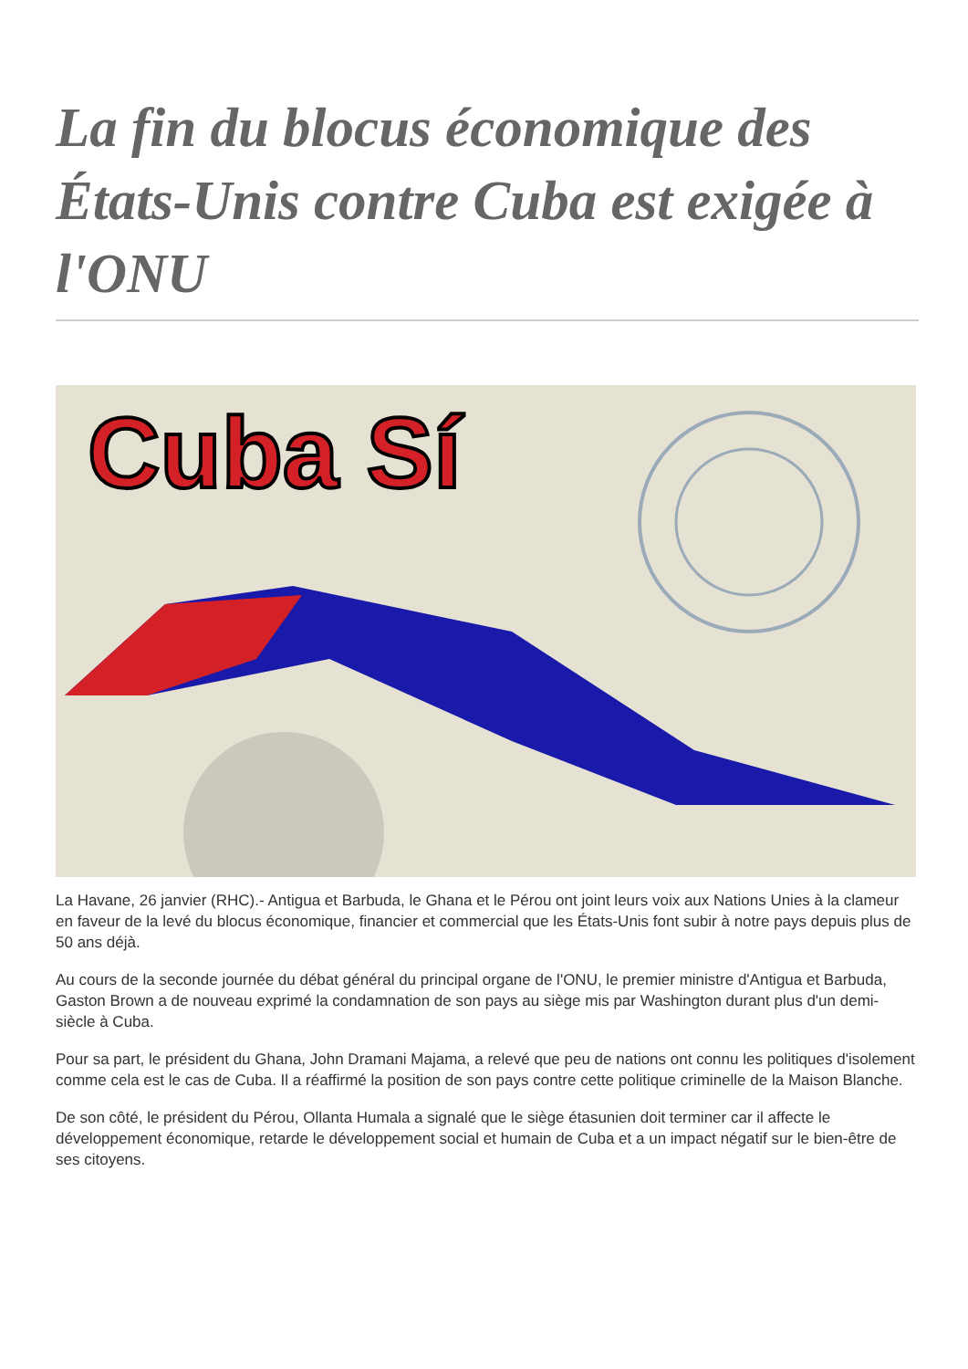La fin du blocus économique des États-Unis contre Cuba est exigée à l'ONU
Cuba Sí
La Havane, 26 janvier (RHC).- Antigua et Barbuda, le Ghana et le Pérou ont joint leurs voix aux Nations Unies à la clameur en faveur de la levé du blocus économique, financier et commercial que les États-Unis font subir à notre pays depuis plus de 50 ans déjà.
Au cours de la seconde journée du débat général du principal organe de l'ONU, le premier ministre d'Antigua et Barbuda, Gaston Brown a de nouveau exprimé la condamnation de son pays au siège mis par Washington durant plus d'un demi-siècle à Cuba.
Pour sa part, le président du Ghana, John Dramani Majama, a relevé que peu de nations ont connu les politiques d'isolement comme cela est le cas de Cuba. Il a réaffirmé la position de son pays contre cette politique criminelle de la Maison Blanche.
De son côté, le président du Pérou, Ollanta Humala a signalé que le siège étasunien doit terminer car il affecte le développement économique, retarde le développement social et humain de Cuba et a un impact négatif sur le bien-être de ses citoyens.